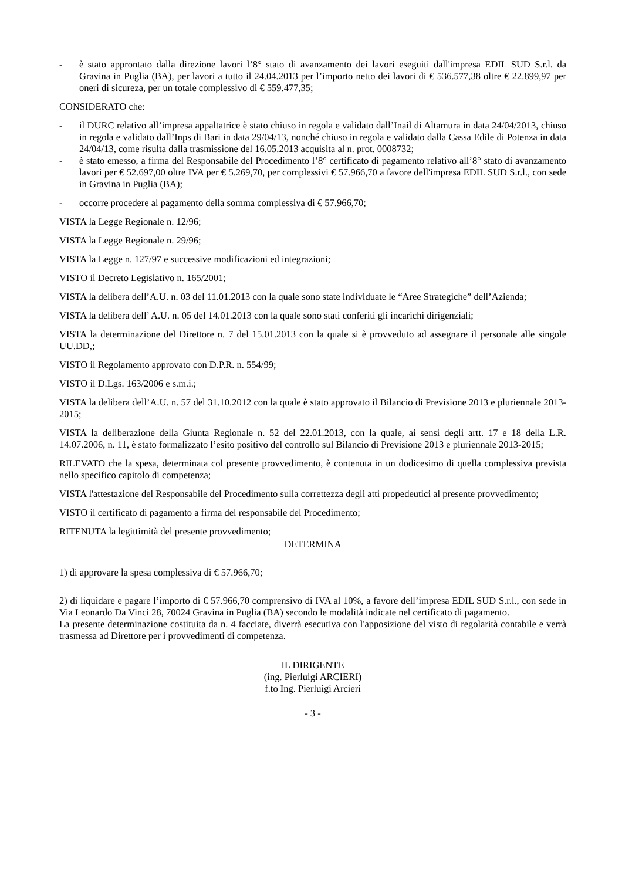- è stato approntato dalla direzione lavori l’8° stato di avanzamento dei lavori eseguiti dall'impresa EDIL SUD S.r.l. da Gravina in Puglia (BA), per lavori a tutto il 24.04.2013 per l’importo netto dei lavori di € 536.577,38 oltre € 22.899,97 per oneri di sicureza, per un totale complessivo di € 559.477,35;
CONSIDERATO che:
- il DURC relativo all’impresa appaltatrice è stato chiuso in regola e validato dall’Inail di Altamura in data 24/04/2013, chiuso in regola e validato dall’Inps di Bari in data 29/04/13, nonché chiuso in regola e validato dalla Cassa Edile di Potenza in data 24/04/13, come risulta dalla trasmissione del 16.05.2013 acquisita al n. prot. 0008732;
- è stato emesso, a firma del Responsabile del Procedimento l’8° certificato di pagamento relativo all’8° stato di avanzamento lavori per € 52.697,00 oltre IVA per € 5.269,70, per complessivi € 57.966,70 a favore dell'impresa EDIL SUD S.r.l., con sede in Gravina in Puglia (BA);
- occorre procedere al pagamento della somma complessiva di € 57.966,70;
VISTA la Legge Regionale n. 12/96;
VISTA la Legge Regionale n. 29/96;
VISTA la Legge n. 127/97 e successive modificazioni ed integrazioni;
VISTO il Decreto Legislativo n. 165/2001;
VISTA la delibera dell’A.U. n. 03 del 11.01.2013 con la quale sono state individuate le “Aree Strategiche” dell’Azienda;
VISTA la delibera dell’ A.U. n. 05 del 14.01.2013 con la quale sono stati conferiti gli incarichi dirigenziali;
VISTA la determinazione del Direttore n. 7 del 15.01.2013 con la quale si è provveduto ad assegnare il personale alle singole UU.DD,;
VISTO il Regolamento approvato con D.P.R. n. 554/99;
VISTO il D.Lgs. 163/2006 e s.m.i.;
VISTA la delibera dell’A.U. n. 57 del 31.10.2012 con la quale è stato approvato il Bilancio di Previsione 2013 e pluriennale 2013-2015;
VISTA la deliberazione della Giunta Regionale n. 52 del 22.01.2013, con la quale, ai sensi degli artt. 17 e 18 della L.R. 14.07.2006, n. 11, è stato formalizzato l’esito positivo del controllo sul Bilancio di Previsione 2013 e pluriennale 2013-2015;
RILEVATO che la spesa, determinata col presente provvedimento, è contenuta in un dodicesimo di quella complessiva prevista nello specifico capitolo di competenza;
VISTA l'attestazione del Responsabile del Procedimento sulla correttezza degli atti propedeutici al presente provvedimento;
VISTO il certificato di pagamento a firma del responsabile del Procedimento;
RITENUTA la legittimità del presente provvedimento;
DETERMINA
1) di approvare la spesa complessiva di € 57.966,70;
2) di liquidare e pagare l’importo di € 57.966,70 comprensivo di IVA al 10%, a favore dell’impresa EDIL SUD S.r.l., con sede in Via Leonardo Da Vinci 28, 70024 Gravina in Puglia (BA) secondo le modalità indicate nel certificato di pagamento.
La presente determinazione costituita da n. 4 facciate, diverrà esecutiva con l'apposizione del visto di regolarità contabile e verrà trasmessa ad Direttore per i provvedimenti di competenza.
IL DIRIGENTE
(ing. Pierluigi ARCIERI)
f.to Ing. Pierluigi Arcieri
- 3 -